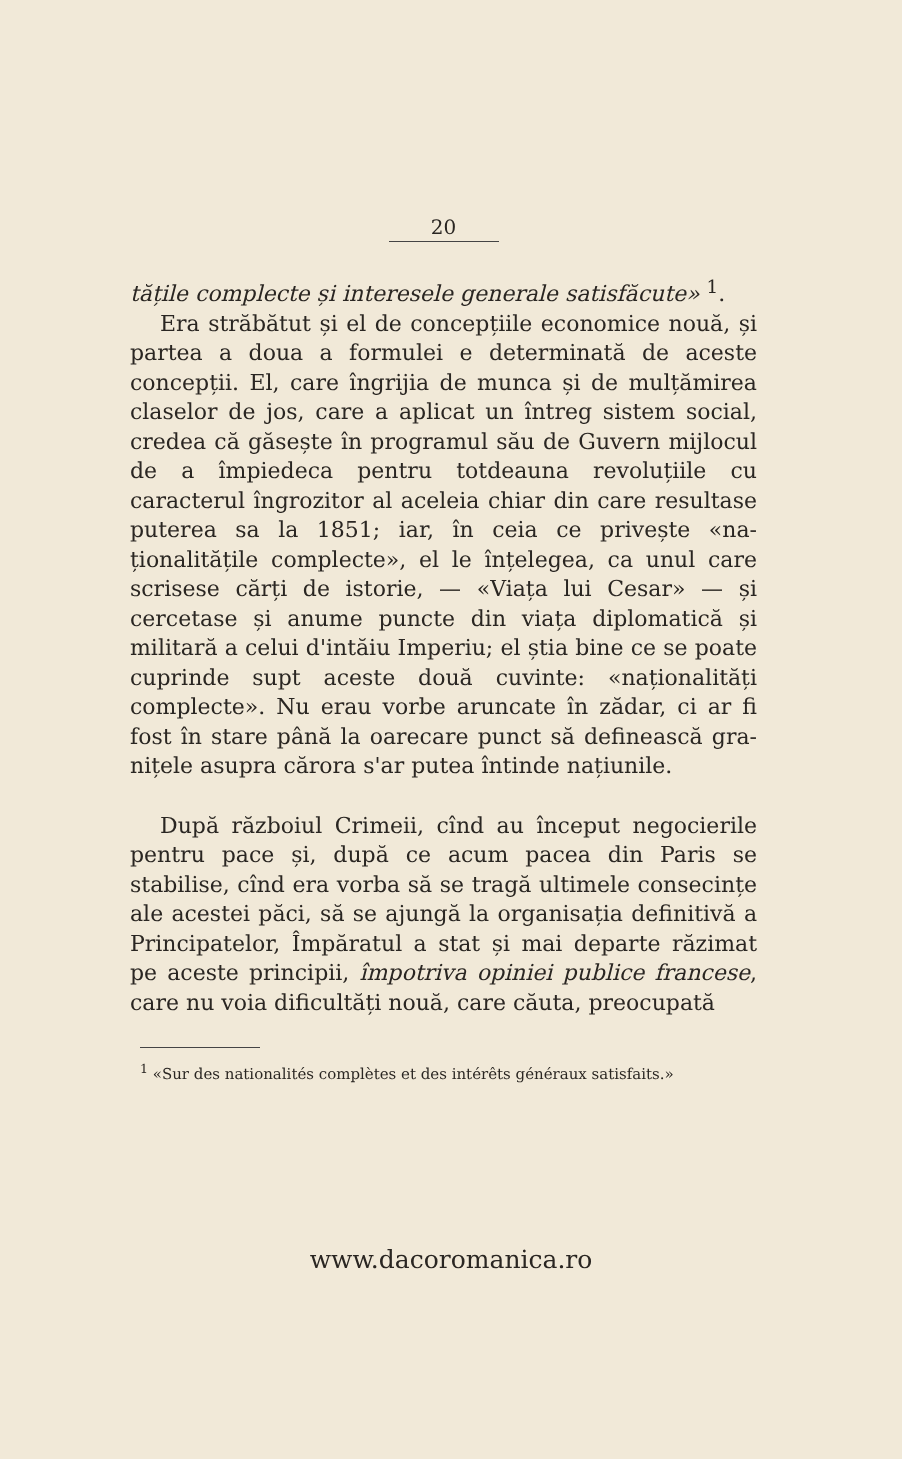20
tățile complecte și interesele generale satisfă­cute» <sup>1</sup>.
Era străbătut și el de concepțiile economice nouă, și partea a doua a formulei e determinată de aceste concepții. El, care îngrijia de munca și de mulțămirea claselor de jos, care a aplicat un întreg sistem social, credea că găsește în programul său de Guvern mijlocul de a împie­deca pentru totdeauna revoluțiile cu caracterul îngrozitor al aceleia chiar din care resultase puterea sa la 1851; iar, în ceia ce privește «na­ționalitățile complecte», el le înțelegea, ca unul care scrisese cărți de istorie, — «Viața lui Ce­sar» — și cercetase și anume puncte din viața diplomatică și militară a celui d'intăiu Imperiu; el știa bine ce se poate cuprinde supt aceste două cuvinte: «naționalități complecte». Nu erau vorbe aruncate în zădar, ci ar fi fost în stare până la oarecare punct să definească gra­nițele asupra cărora s'ar putea întinde națiu­nile.
După războiul Crimeii, cînd au început ne­gocierile pentru pace și, după ce acum pacea din Paris se stabilise, cînd era vorba să se tragă ultimele consecințe ale acestei păci, să se ajungă la organisația definitivă a Principatelor, Îm­păratul a stat și mai departe răzimat pe aceste principii, împotriva opiniei publice francese, care nu voia dificultăți nouă, care căuta, preocupată
<sup>1</sup> «Sur des nationalités complètes et des intérêts géné­raux satisfaits.»
www.dacoromanica.ro